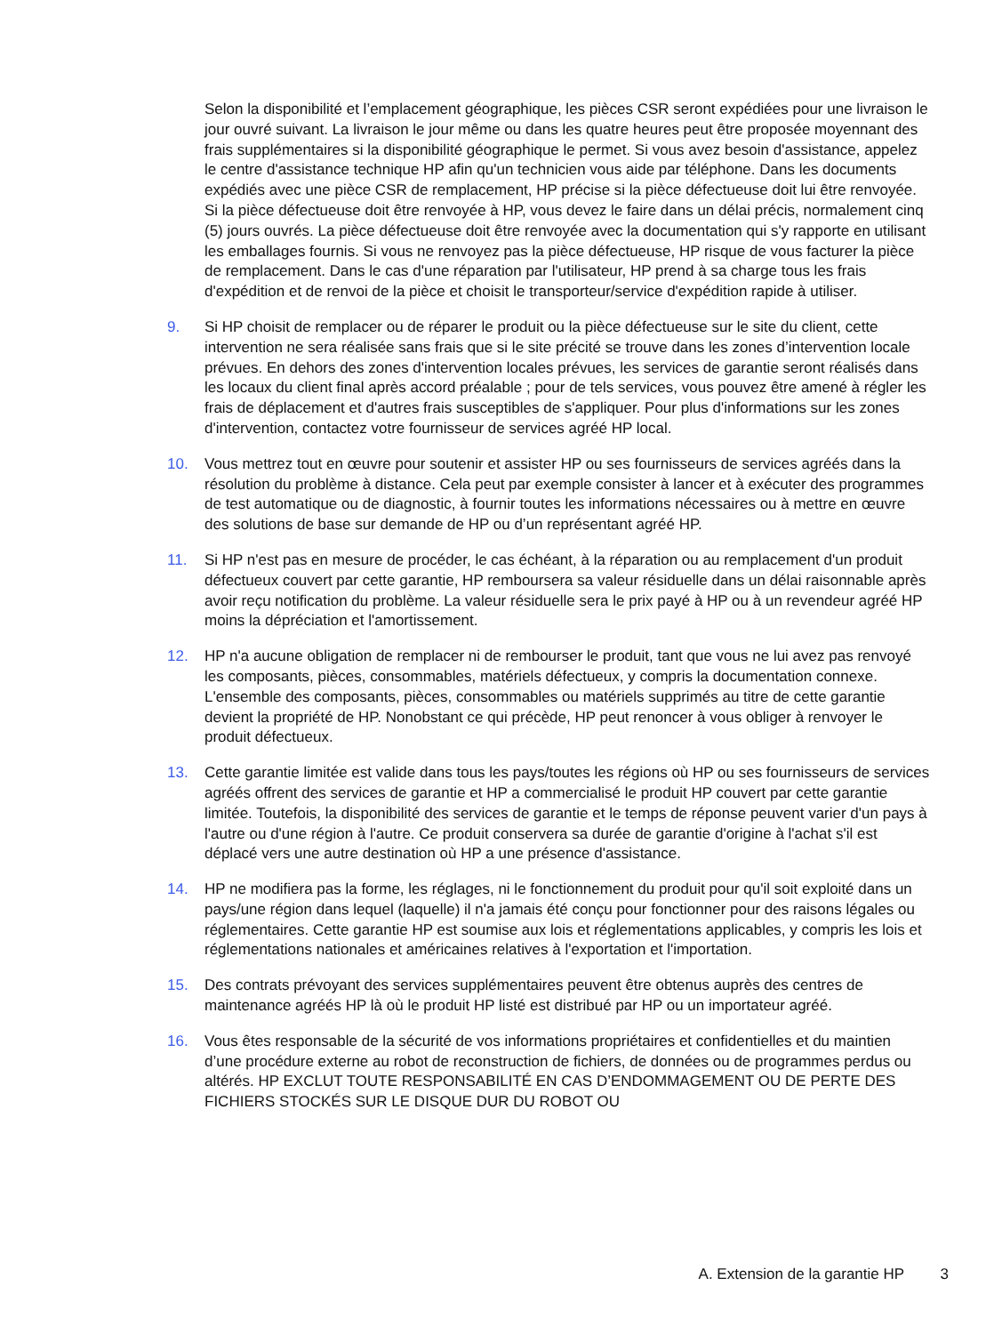Selon la disponibilité et l’emplacement géographique, les pièces CSR seront expédiées pour une livraison le jour ouvré suivant. La livraison le jour même ou dans les quatre heures peut être proposée moyennant des frais supplémentaires si la disponibilité géographique le permet. Si vous avez besoin d'assistance, appelez le centre d'assistance technique HP afin qu'un technicien vous aide par téléphone. Dans les documents expédiés avec une pièce CSR de remplacement, HP précise si la pièce défectueuse doit lui être renvoyée. Si la pièce défectueuse doit être renvoyée à HP, vous devez le faire dans un délai précis, normalement cinq (5) jours ouvrés. La pièce défectueuse doit être renvoyée avec la documentation qui s'y rapporte en utilisant les emballages fournis. Si vous ne renvoyez pas la pièce défectueuse, HP risque de vous facturer la pièce de remplacement. Dans le cas d'une réparation par l'utilisateur, HP prend à sa charge tous les frais d'expédition et de renvoi de la pièce et choisit le transporteur/service d'expédition rapide à utiliser.
9. Si HP choisit de remplacer ou de réparer le produit ou la pièce défectueuse sur le site du client, cette intervention ne sera réalisée sans frais que si le site précité se trouve dans les zones d’intervention locale prévues. En dehors des zones d'intervention locales prévues, les services de garantie seront réalisés dans les locaux du client final après accord préalable ; pour de tels services, vous pouvez être amené à régler les frais de déplacement et d'autres frais susceptibles de s'appliquer. Pour plus d'informations sur les zones d'intervention, contactez votre fournisseur de services agréé HP local.
10. Vous mettrez tout en œuvre pour soutenir et assister HP ou ses fournisseurs de services agréés dans la résolution du problème à distance. Cela peut par exemple consister à lancer et à exécuter des programmes de test automatique ou de diagnostic, à fournir toutes les informations nécessaires ou à mettre en œuvre des solutions de base sur demande de HP ou d’un représentant agréé HP.
11. Si HP n'est pas en mesure de procéder, le cas échéant, à la réparation ou au remplacement d'un produit défectueux couvert par cette garantie, HP remboursera sa valeur résiduelle dans un délai raisonnable après avoir reçu notification du problème. La valeur résiduelle sera le prix payé à HP ou à un revendeur agréé HP moins la dépréciation et l'amortissement.
12. HP n'a aucune obligation de remplacer ni de rembourser le produit, tant que vous ne lui avez pas renvoyé les composants, pièces, consommables, matériels défectueux, y compris la documentation connexe. L'ensemble des composants, pièces, consommables ou matériels supprimés au titre de cette garantie devient la propriété de HP. Nonobstant ce qui précède, HP peut renoncer à vous obliger à renvoyer le produit défectueux.
13. Cette garantie limitée est valide dans tous les pays/toutes les régions où HP ou ses fournisseurs de services agréés offrent des services de garantie et HP a commercialisé le produit HP couvert par cette garantie limitée. Toutefois, la disponibilité des services de garantie et le temps de réponse peuvent varier d'un pays à l'autre ou d'une région à l'autre. Ce produit conservera sa durée de garantie d'origine à l'achat s'il est déplacé vers une autre destination où HP a une présence d'assistance.
14. HP ne modifiera pas la forme, les réglages, ni le fonctionnement du produit pour qu'il soit exploité dans un pays/une région dans lequel (laquelle) il n'a jamais été conçu pour fonctionner pour des raisons légales ou réglementaires. Cette garantie HP est soumise aux lois et réglementations applicables, y compris les lois et réglementations nationales et américaines relatives à l'exportation et l'importation.
15. Des contrats prévoyant des services supplémentaires peuvent être obtenus auprès des centres de maintenance agréés HP là où le produit HP listé est distribué par HP ou un importateur agréé.
16. Vous êtes responsable de la sécurité de vos informations propriétaires et confidentielles et du maintien d’une procédure externe au robot de reconstruction de fichiers, de données ou de programmes perdus ou altérés. HP EXCLUT TOUTE RESPONSABILITÉ EN CAS D’ENDOMMAGEMENT OU DE PERTE DES FICHIERS STOCKÉS SUR LE DISQUE DUR DU ROBOT OU
A. Extension de la garantie HP 3